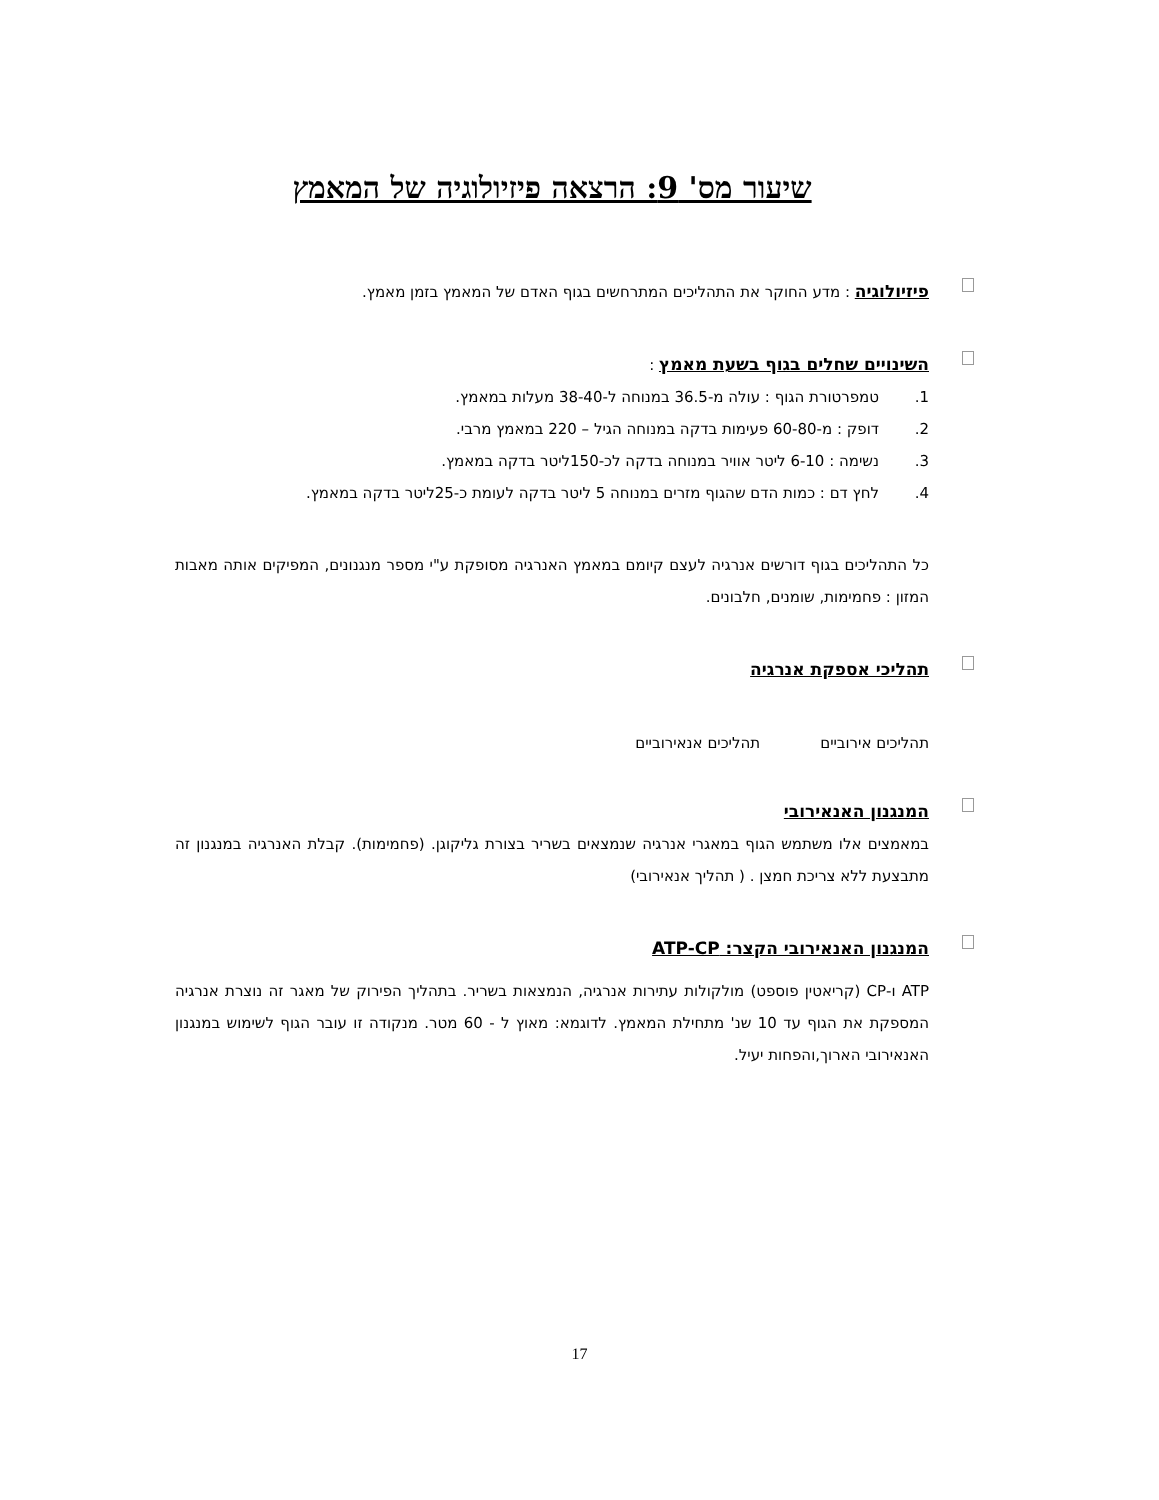שיעור מס' 9: הרצאה פיזיולוגיה של המאמץ
פיזיולוגיה : מדע החוקר את התהליכים המתרחשים בגוף האדם של המאמץ בזמן מאמץ.
השינויים שחלים בגוף בשעת מאמץ :
1. טמפרטורת הגוף : עולה מ-36.5 במנוחה ל-38-40 מעלות במאמץ.
2. דופק : מ-60-80 פעימות בדקה במנוחה הגיל – 220 במאמץ מרבי.
3. נשימה : 6-10 ליטר אוויר במנוחה בדקה לכ-150ליטר בדקה במאמץ.
4. לחץ דם : כמות הדם שהגוף מזרים במנוחה 5 ליטר בדקה לעומת כ-25ליטר בדקה במאמץ.
כל התהליכים בגוף דורשים אנרגיה לעצם קיומם במאמץ האנרגיה מסופקת ע"י מספר מנגנונים, המפיקים אותה מאבות המזון : פחמימות, שומנים, חלבונים.
תהליכי אספקת אנרגיה
תהליכים אירוביים תהליכים אנאירוביים
המנגנון האנאירובי
במאמצים אלו משתמש הגוף במאגרי אנרגיה שנמצאים בשריר בצורת גליקוגן. (פחמימות). קבלת האנרגיה במנגנון זה מתבצעת ללא צריכת חמצן . ( תהליך אנאירובי)
המנגנון האנאירובי הקצר: ATP-CP
ATP ו-CP (קריאטין פוספט) מולקולות עתירות אנרגיה, הנמצאות בשריר. בתהליך הפירוק של מאגר זה נוצרת אנרגיה המספקת את הגוף עד 10 שנ' מתחילת המאמץ. לדוגמא: מאוץ ל - 60 מטר. מנקודה זו עובר הגוף לשימוש במנגנון האנאירובי הארוך,והפחות יעיל.
17